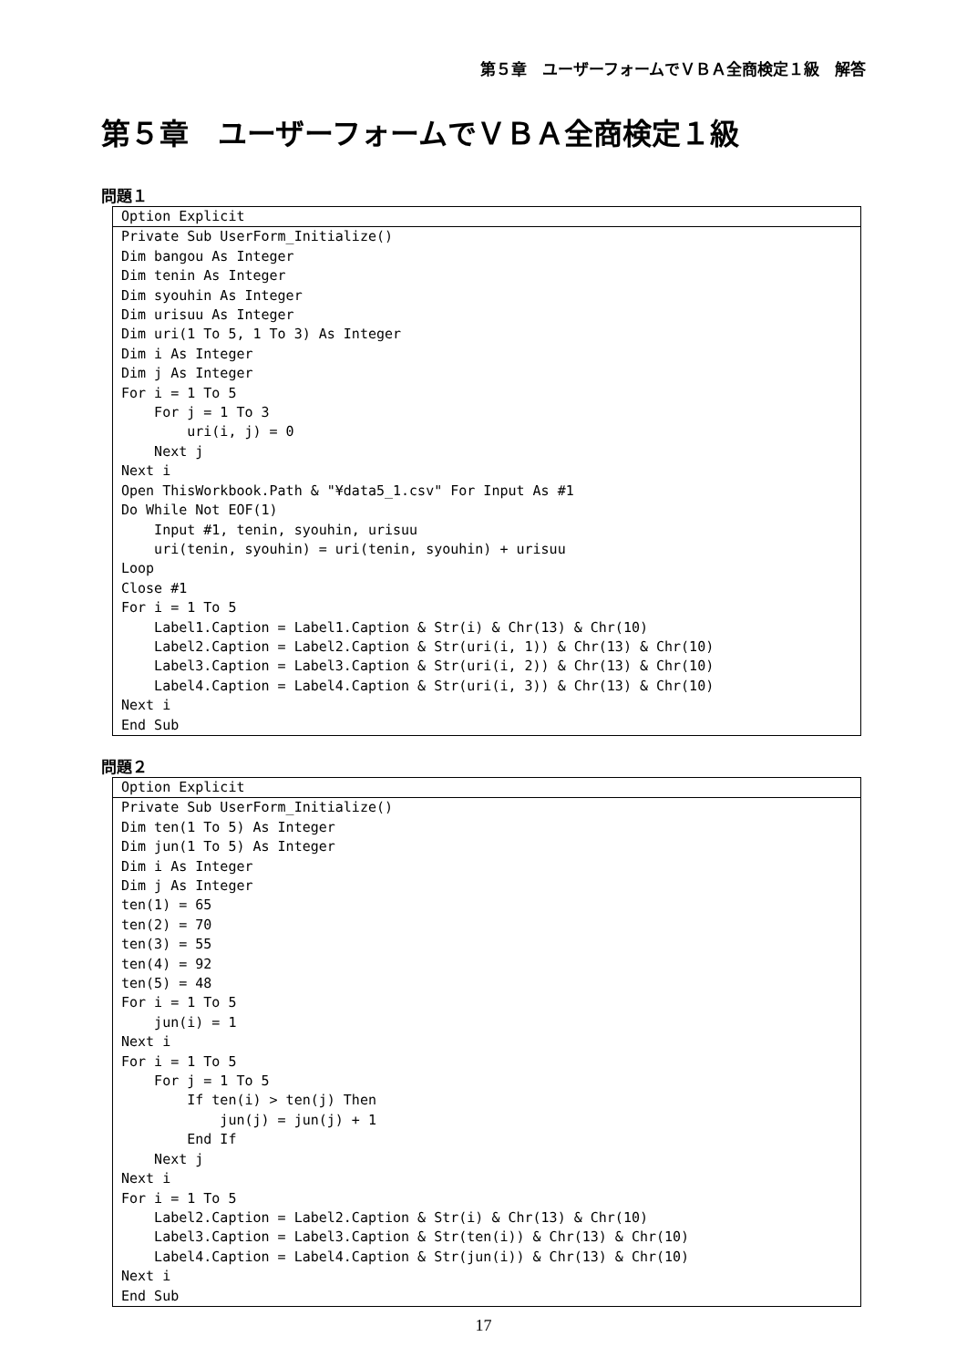第５章　ユーザーフォームでＶＢＡ全商検定１級　解答
第５章　ユーザーフォームでＶＢＡ全商検定１級
問題１
Option Explicit
Private Sub UserForm_Initialize()
Dim bangou As Integer
Dim tenin As Integer
Dim syouhin As Integer
Dim urisuu As Integer
Dim uri(1 To 5, 1 To 3) As Integer
Dim i As Integer
Dim j As Integer
For i = 1 To 5
    For j = 1 To 3
        uri(i, j) = 0
    Next j
Next i
Open ThisWorkbook.Path & "¥data5_1.csv" For Input As #1
Do While Not EOF(1)
    Input #1, tenin, syouhin, urisuu
    uri(tenin, syouhin) = uri(tenin, syouhin) + urisuu
Loop
Close #1
For i = 1 To 5
    Label1.Caption = Label1.Caption & Str(i) & Chr(13) & Chr(10)
    Label2.Caption = Label2.Caption & Str(uri(i, 1)) & Chr(13) & Chr(10)
    Label3.Caption = Label3.Caption & Str(uri(i, 2)) & Chr(13) & Chr(10)
    Label4.Caption = Label4.Caption & Str(uri(i, 3)) & Chr(13) & Chr(10)
Next i
End Sub
問題２
Option Explicit
Private Sub UserForm_Initialize()
Dim ten(1 To 5) As Integer
Dim jun(1 To 5) As Integer
Dim i As Integer
Dim j As Integer
ten(1) = 65
ten(2) = 70
ten(3) = 55
ten(4) = 92
ten(5) = 48
For i = 1 To 5
    jun(i) = 1
Next i
For i = 1 To 5
    For j = 1 To 5
        If ten(i) > ten(j) Then
            jun(j) = jun(j) + 1
        End If
    Next j
Next i
For i = 1 To 5
    Label2.Caption = Label2.Caption & Str(i) & Chr(13) & Chr(10)
    Label3.Caption = Label3.Caption & Str(ten(i)) & Chr(13) & Chr(10)
    Label4.Caption = Label4.Caption & Str(jun(i)) & Chr(13) & Chr(10)
Next i
End Sub
17